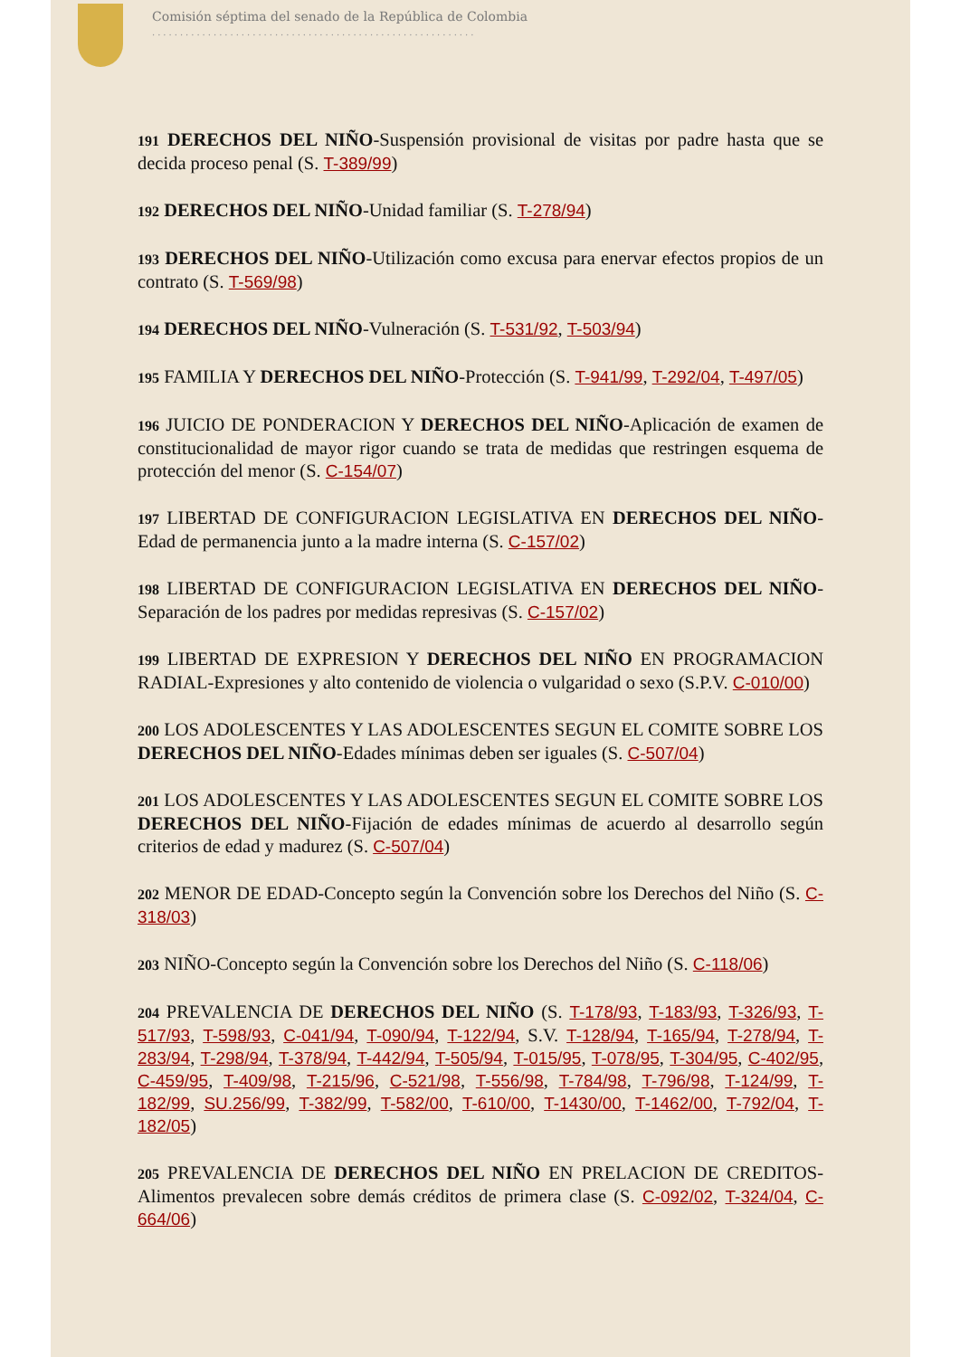Comisión séptima del senado de la República de Colombia
..........................................................
191 DERECHOS DEL NIÑO-Suspensión provisional de visitas por padre hasta que se decida proceso penal (S. T-389/99)
192 DERECHOS DEL NIÑO-Unidad familiar (S. T-278/94)
193 DERECHOS DEL NIÑO-Utilización como excusa para enervar efectos propios de un contrato (S. T-569/98)
194 DERECHOS DEL NIÑO-Vulneración (S. T-531/92, T-503/94)
195 FAMILIA Y DERECHOS DEL NIÑO-Protección (S. T-941/99, T-292/04, T-497/05)
196 JUICIO DE PONDERACION Y DERECHOS DEL NIÑO-Aplicación de examen de constitucionalidad de mayor rigor cuando se trata de medidas que restringen esquema de protección del menor (S. C-154/07)
197 LIBERTAD DE CONFIGURACION LEGISLATIVA EN DERECHOS DEL NIÑO-Edad de permanencia junto a la madre interna (S. C-157/02)
198 LIBERTAD DE CONFIGURACION LEGISLATIVA EN DERECHOS DEL NIÑO-Separación de los padres por medidas represivas (S. C-157/02)
199 LIBERTAD DE EXPRESION Y DERECHOS DEL NIÑO EN PROGRAMACION RADIAL-Expresiones y alto contenido de violencia o vulgaridad o sexo (S.P.V. C-010/00)
200 LOS ADOLESCENTES Y LAS ADOLESCENTES SEGUN EL COMITE SOBRE LOS DERECHOS DEL NIÑO-Edades mínimas deben ser iguales (S. C-507/04)
201 LOS ADOLESCENTES Y LAS ADOLESCENTES SEGUN EL COMITE SOBRE LOS DERECHOS DEL NIÑO-Fijación de edades mínimas de acuerdo al desarrollo según criterios de edad y madurez (S. C-507/04)
202 MENOR DE EDAD-Concepto según la Convención sobre los Derechos del Niño (S. C-318/03)
203 NIÑO-Concepto según la Convención sobre los Derechos del Niño (S. C-118/06)
204 PREVALENCIA DE DERECHOS DEL NIÑO (S. T-178/93, T-183/93, T-326/93, T-517/93, T-598/93, C-041/94, T-090/94, T-122/94, S.V. T-128/94, T-165/94, T-278/94, T-283/94, T-298/94, T-378/94, T-442/94, T-505/94, T-015/95, T-078/95, T-304/95, C-402/95, C-459/95, T-409/98, T-215/96, C-521/98, T-556/98, T-784/98, T-796/98, T-124/99, T-182/99, SU.256/99, T-382/99, T-582/00, T-610/00, T-1430/00, T-1462/00, T-792/04, T-182/05)
205 PREVALENCIA DE DERECHOS DEL NIÑO EN PRELACION DE CREDITOS-Alimentos prevalecen sobre demás créditos de primera clase (S. C-092/02, T-324/04, C-664/06)